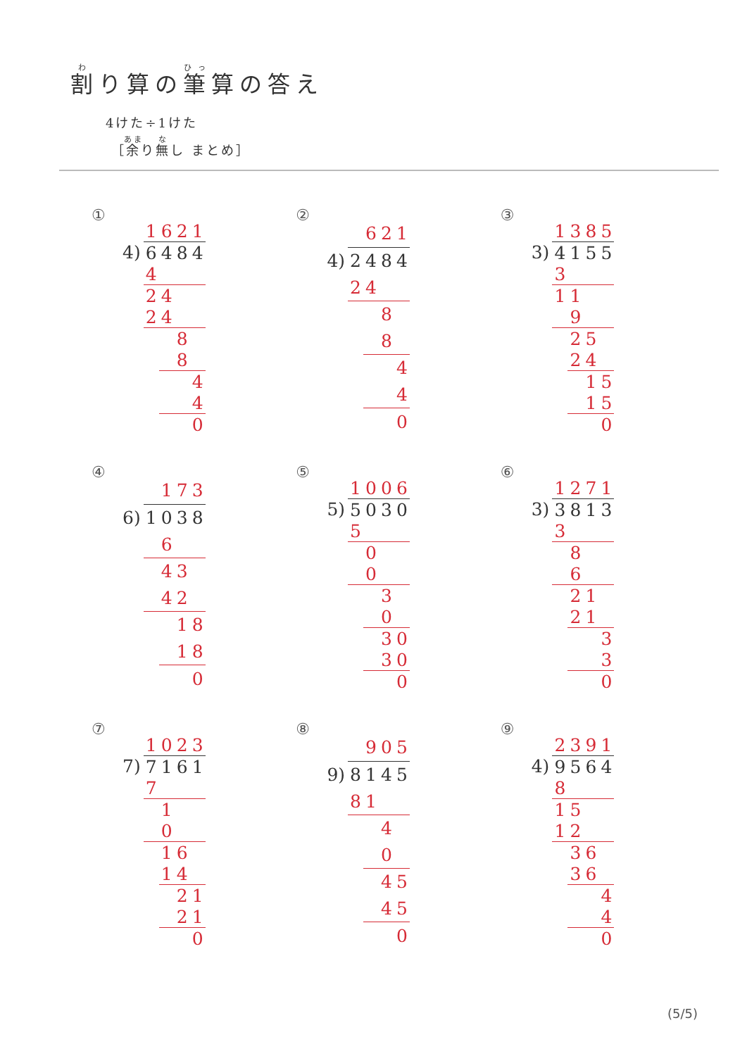割り算の筆算の答え
4けた÷1けた
［余り無し まとめ］
①
| | 1 | 6 | 2 | 1 |
| 4) | 6 | 4 | 8 | 4 |
| | 4 | | | |
| | 2 | 4 | | |
| | 2 | 4 | | |
| | | | 8 | |
| | | | 8 | |
| | | | | 4 |
| | | | | 4 |
| | | | | 0 |
②
| | | 6 | 2 | 1 |
| 4) | 2 | 4 | 8 | 4 |
| | 2 | 4 | | |
| | | | 8 | |
| | | | 8 | |
| | | | | 4 |
| | | | | 4 |
| | | | | 0 |
③
| | 1 | 3 | 8 | 5 |
| 3) | 4 | 1 | 5 | 5 |
| | 3 | | | |
| | 1 | 1 | | |
| | | 9 | | |
| | | 2 | 5 | |
| | | 2 | 4 | |
| | | | 1 | 5 |
| | | | 1 | 5 |
| | | | | 0 |
④
| | | 1 | 7 | 3 |
| 6) | 1 | 0 | 3 | 8 |
| | | 6 | | |
| | | 4 | 3 | |
| | | 4 | 2 | |
| | | | 1 | 8 |
| | | | 1 | 8 |
| | | | | 0 |
⑤
| | 1 | 0 | 0 | 6 |
| 5) | 5 | 0 | 3 | 0 |
| | 5 | | | |
| | | 0 | | |
| | | 0 | | |
| | | | 3 | |
| | | | 0 | |
| | | | 3 | 0 |
| | | | 3 | 0 |
| | | | | 0 |
⑥
| | 1 | 2 | 7 | 1 |
| 3) | 3 | 8 | 1 | 3 |
| | 3 | | | |
| | | 8 | | |
| | | 6 | | |
| | | 2 | 1 | |
| | | 2 | 1 | |
| | | | | 3 |
| | | | | 3 |
| | | | | 0 |
⑦
| | 1 | 0 | 2 | 3 |
| 7) | 7 | 1 | 6 | 1 |
| | 7 | | | |
| | | 1 | | |
| | | 0 | | |
| | | 1 | 6 | |
| | | 1 | 4 | |
| | | | 2 | 1 |
| | | | 2 | 1 |
| | | | | 0 |
⑧
| | | 9 | 0 | 5 |
| 9) | 8 | 1 | 4 | 5 |
| | 8 | 1 | | |
| | | | 4 | |
| | | | 0 | |
| | | | 4 | 5 |
| | | | 4 | 5 |
| | | | | 0 |
⑨
| | 2 | 3 | 9 | 1 |
| 4) | 9 | 5 | 6 | 4 |
| | 8 | | | |
| | 1 | 5 | | |
| | 1 | 2 | | |
| | | 3 | 6 | |
| | | 3 | 6 | |
| | | | | 4 |
| | | | | 4 |
| | | | | 0 |
(5/5)